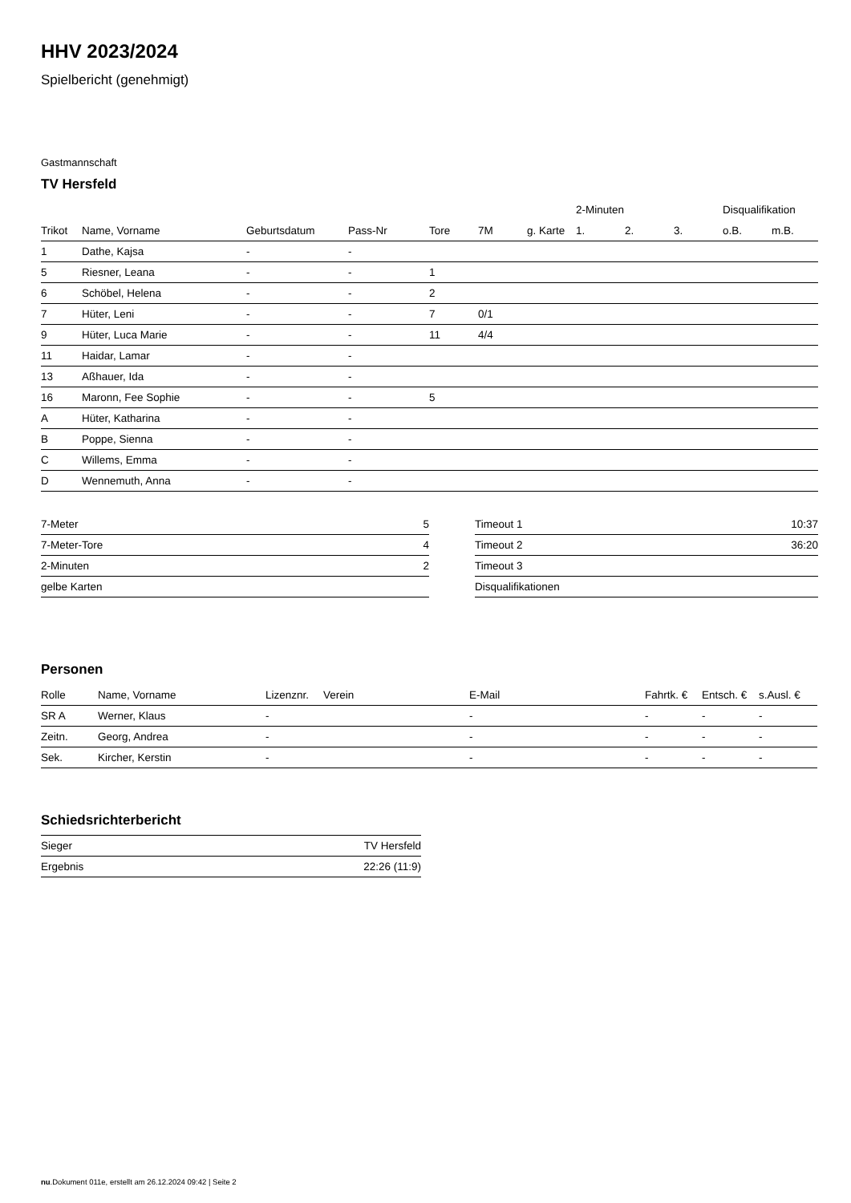HHV 2023/2024
Spielbericht (genehmigt)
Gastmannschaft
TV Hersfeld
| | | | | | | | 2-Minuten | | | Disqualifikation | |
| --- | --- | --- | --- | --- | --- | --- | --- | --- | --- | --- | --- |
| Trikot | Name, Vorname | Geburtsdatum | Pass-Nr | Tore | 7M | g. Karte | 1. | 2. | 3. | o.B. | m.B. |
| 1 | Dathe, Kajsa | - | - | | | | | | | | |
| 5 | Riesner, Leana | - | - | 1 | | | | | | | |
| 6 | Schöbel, Helena | - | - | 2 | | | | | | | |
| 7 | Hüter, Leni | - | - | 7 | 0/1 | | | | | | |
| 9 | Hüter, Luca Marie | - | - | 11 | 4/4 | | | | | | |
| 11 | Haidar, Lamar | - | - | | | | | | | | |
| 13 | Aßhauer, Ida | - | - | | | | | | | | |
| 16 | Maronn, Fee Sophie | - | - | 5 | | | | | | | |
| A | Hüter, Katharina | - | - | | | | | | | | |
| B | Poppe, Sienna | - | - | | | | | | | | |
| C | Willems, Emma | - | - | | | | | | | | |
| D | Wennemuth, Anna | - | - | | | | | | | | |
| 7-Meter | 5 |
| 7-Meter-Tore | 4 |
| 2-Minuten | 2 |
| gelbe Karten | |
| Timeout 1 | 10:37 |
| Timeout 2 | 36:20 |
| Timeout 3 | |
| Disqualifikationen | |
Personen
| Rolle | Name, Vorname | Lizenznr. | Verein | E-Mail | Fahrtk. € | Entsch. € | s.Ausl. € |
| --- | --- | --- | --- | --- | --- | --- | --- |
| SR A | Werner, Klaus | - | | - | - | - | - |
| Zeitn. | Georg, Andrea | - | | - | - | - | - |
| Sek. | Kircher, Kerstin | - | | - | - | - | - |
Schiedsrichterbericht
| Sieger | TV Hersfeld |
| Ergebnis | 22:26 (11:9) |
nu.Dokument 011e, erstellt am 26.12.2024 09:42 | Seite 2